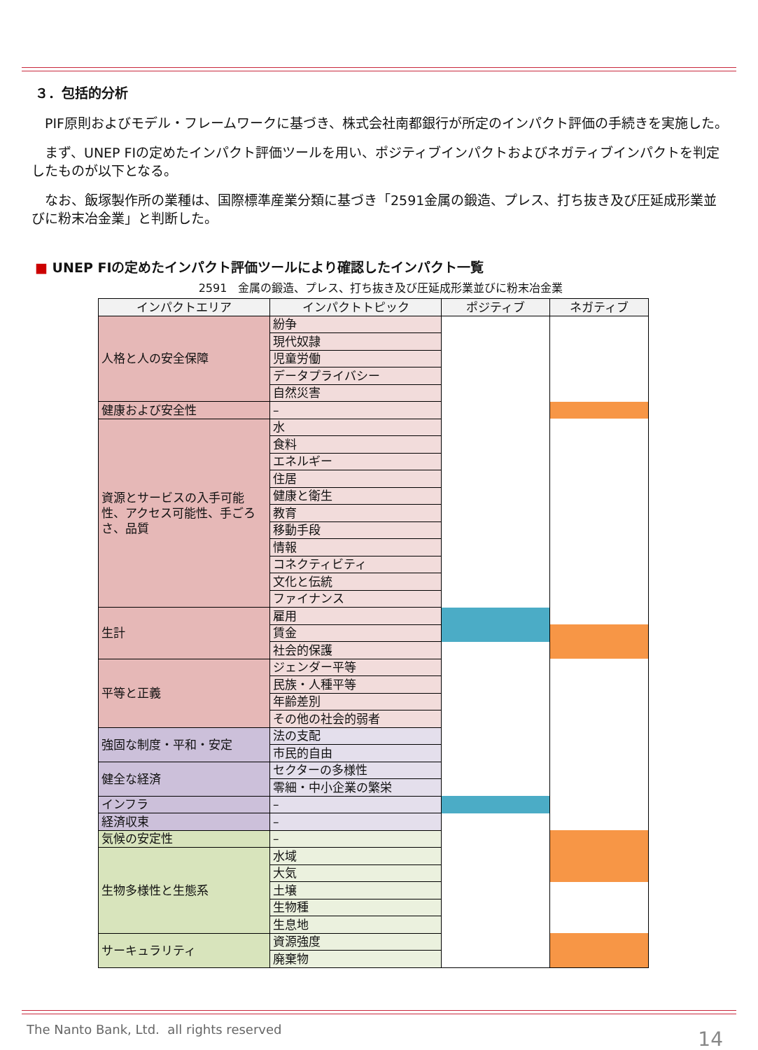３．包括的分析
PIF原則およびモデル・フレームワークに基づき、株式会社南都銀行が所定のインパクト評価の手続きを実施した。
まず、UNEP FIの定めたインパクト評価ツールを用い、ポジティブインパクトおよびネガティブインパクトを判定したものが以下となる。
なお、飯塚製作所の業種は、国際標準産業分類に基づき「2591金属の鍛造、プレス、打ち抜き及び圧延成形業並びに粉末冶金業」と判断した。
■ UNEP FIの定めたインパクト評価ツールにより確認したインパクト一覧
2591　金属の鍛造、プレス、打ち抜き及び圧延成形業並びに粉末冶金業
| インパクトエリア | インパクトトピック | ポジティブ | ネガティブ |
| --- | --- | --- | --- |
| 人格と人の安全保障 | 紛争 | | |
| | 現代奴隷 | | |
| | 児童労働 | | |
| | データプライバシー | | |
| | 自然災害 | | |
| 健康および安全性 | – | | |
| 資源とサービスの入手可能性、アクセス可能性、手ごろさ、品質 | 水 | | |
| | 食料 | | |
| | エネルギー | | |
| | 住居 | | |
| | 健康と衛生 | | |
| | 教育 | | |
| | 移動手段 | | |
| | 情報 | | |
| | コネクティビティ | | |
| | 文化と伝統 | | |
| | ファイナンス | | |
| 生計 | 雇用 | | |
| | 賃金 | | |
| | 社会的保護 | | |
| 平等と正義 | ジェンダー平等 | | |
| | 民族・人種平等 | | |
| | 年齢差別 | | |
| | その他の社会的弱者 | | |
| 強固な制度・平和・安定 | 法の支配 | | |
| | 市民的自由 | | |
| 健全な経済 | セクターの多様性 | | |
| | 零細・中小企業の繁栄 | | |
| インフラ | – | | |
| 経済収束 | – | | |
| 気候の安定性 | – | | |
| 生物多様性と生態系 | 水域 | | |
| | 大気 | | |
| | 土壌 | | |
| | 生物種 | | |
| | 生息地 | | |
| サーキュラリティ | 資源強度 | | |
| | 廃棄物 | | |
The Nanto Bank, Ltd. all rights reserved
14